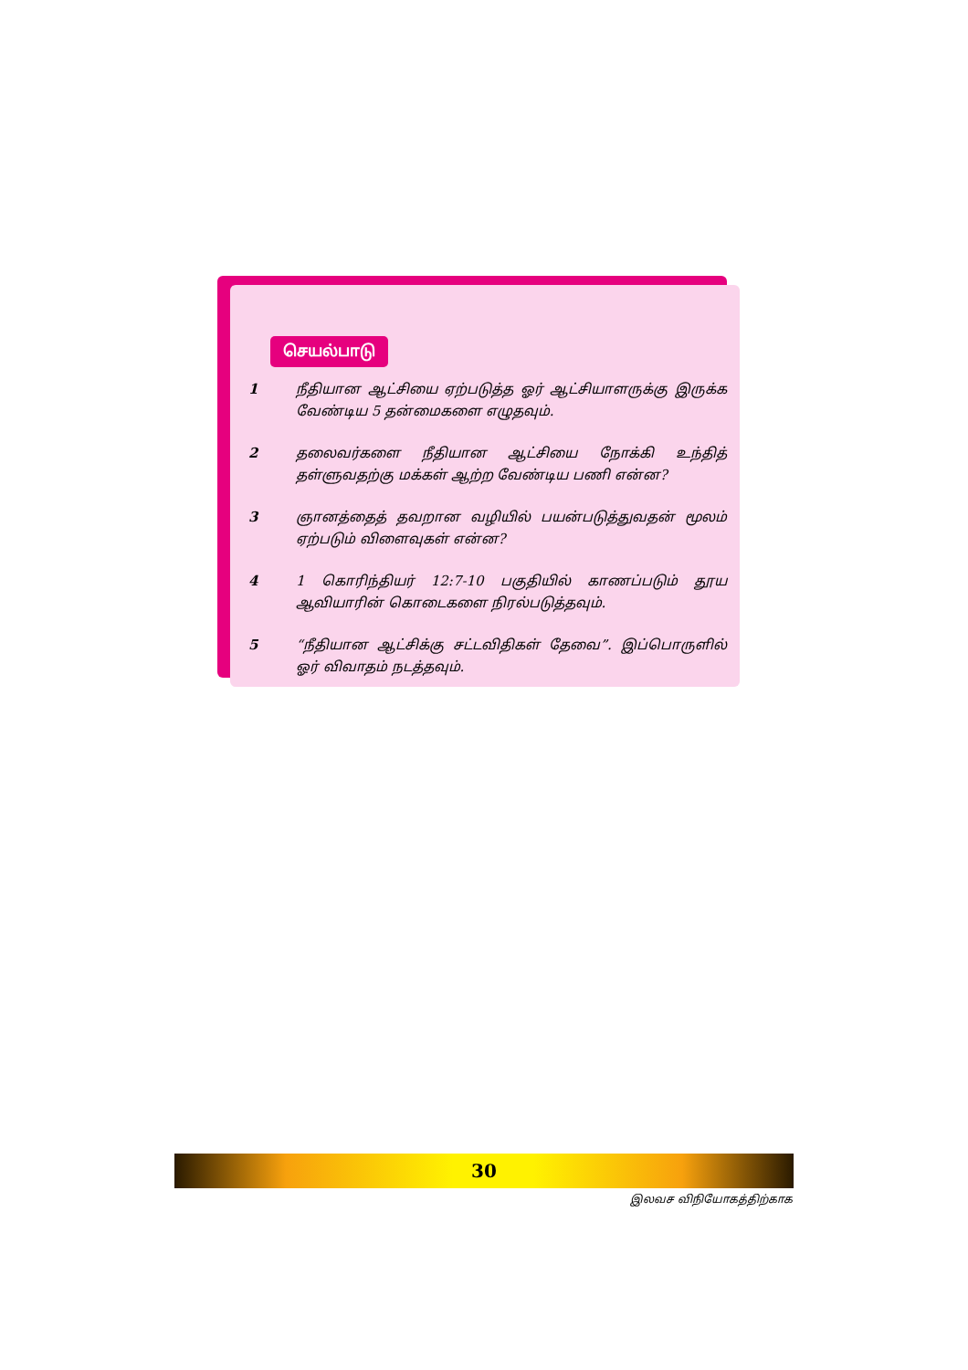செயல்பாடு
1 நீதியான ஆட்சியை ஏற்படுத்த ஓர் ஆட்சியாளருக்கு இருக்க வேண்டிய 5 தன்மைகளை எழுதவும்.
2 தலைவர்களை நீதியான ஆட்சியை நோக்கி உந்தித் தள்ளுவதற்கு மக்கள் ஆற்ற வேண்டிய பணி என்ன?
3 ஞானத்தைத் தவறான வழியில் பயன்படுத்துவதன் மூலம் ஏற்படும் விளைவுகள் என்ன?
4 1 கொரிந்தியர் 12:7-10 பகுதியில் காணப்படும் தூய ஆவியாரின் கொடைகளை நிரல்படுத்தவும்.
5 “நீதியான ஆட்சிக்கு சட்டவிதிகள் தேவை”. இப்பொருளில் ஓர் விவாதம் நடத்தவும்.
30
இலவச விநியோகத்திற்காக